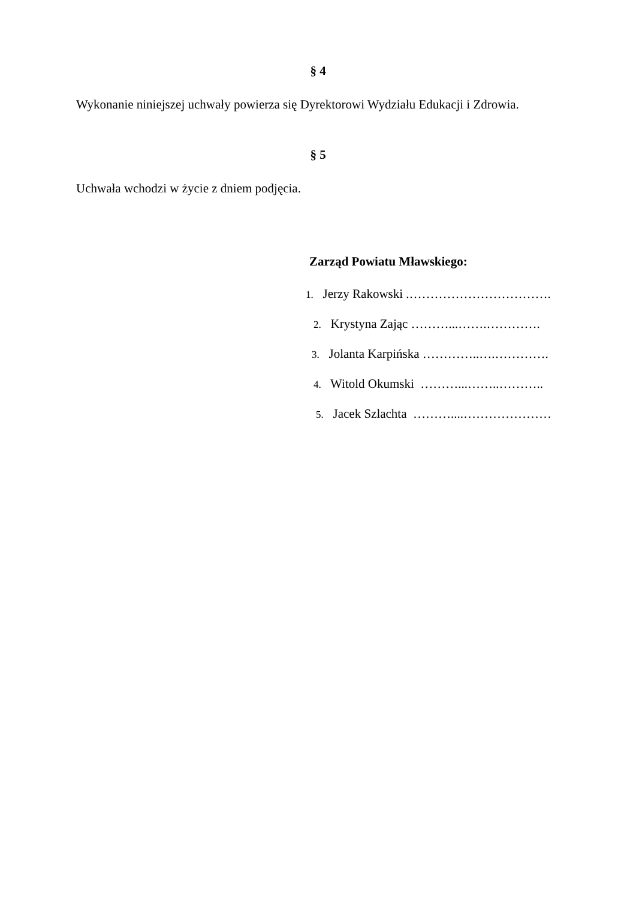§ 4
Wykonanie niniejszej uchwały powierza się Dyrektorowi Wydziału Edukacji i Zdrowia.
§ 5
Uchwała wchodzi w życie z dniem podjęcia.
Zarząd Powiatu Mławskiego:
1. Jerzy Rakowski .…………………………….
2. Krystyna Zając ………...…….………….
3. Jolanta Karpińska …………..….………….
4. Witold Okumski ………...……..………..
5. Jacek Szlachta ………....…………………